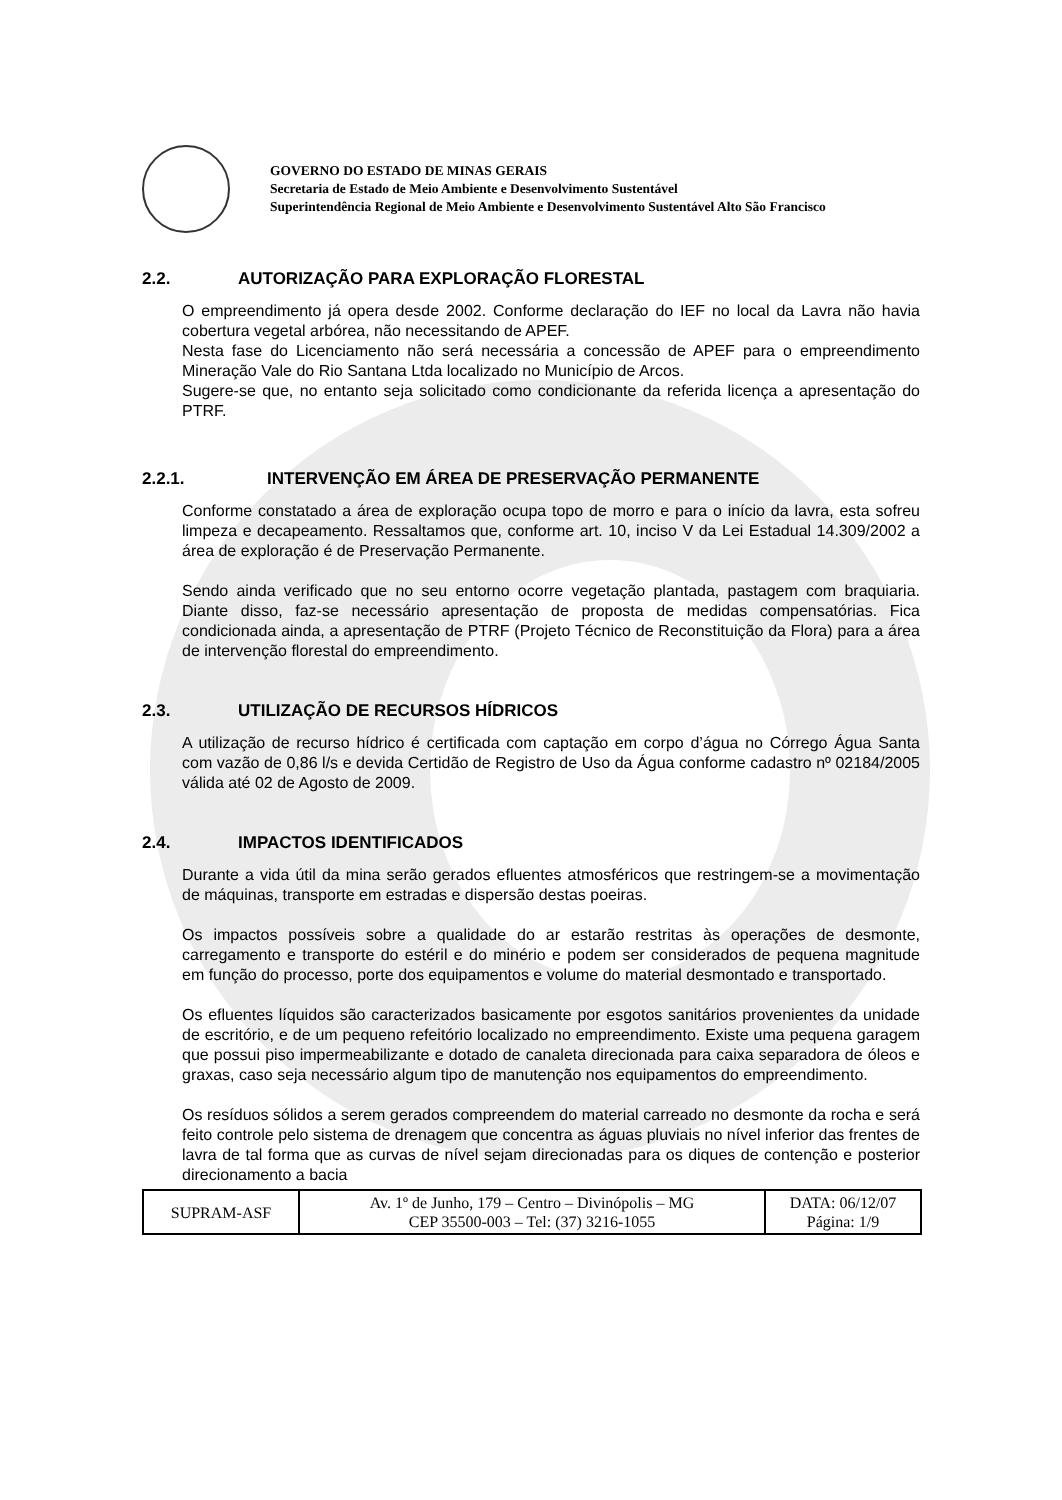GOVERNO DO ESTADO DE MINAS GERAIS
Secretaria de Estado de Meio Ambiente e Desenvolvimento Sustentável
Superintendência Regional de Meio Ambiente e Desenvolvimento Sustentável Alto São Francisco
2.2. AUTORIZAÇÃO PARA EXPLORAÇÃO FLORESTAL
O empreendimento já opera desde 2002. Conforme declaração do IEF no local da Lavra não havia cobertura vegetal arbórea, não necessitando de APEF.
Nesta fase do Licenciamento não será necessária a concessão de APEF para o empreendimento Mineração Vale do Rio Santana Ltda localizado no Município de Arcos.
Sugere-se que, no entanto seja solicitado como condicionante da referida licença a apresentação do PTRF.
2.2.1. INTERVENÇÃO EM ÁREA DE PRESERVAÇÃO PERMANENTE
Conforme constatado a área de exploração ocupa topo de morro e para o início da lavra, esta sofreu limpeza e decapeamento. Ressaltamos que, conforme art. 10, inciso V da Lei Estadual 14.309/2002 a área de exploração é de Preservação Permanente.
Sendo ainda verificado que no seu entorno ocorre vegetação plantada, pastagem com braquiaria. Diante disso, faz-se necessário apresentação de proposta de medidas compensatórias. Fica condicionada ainda, a apresentação de PTRF (Projeto Técnico de Reconstituição da Flora) para a área de intervenção florestal do empreendimento.
2.3. UTILIZAÇÃO DE RECURSOS HÍDRICOS
A utilização de recurso hídrico é certificada com captação em corpo d’água no Córrego Água Santa com vazão de 0,86 l/s e devida Certidão de Registro de Uso da Água conforme cadastro nº 02184/2005 válida até 02 de Agosto de 2009.
2.4. IMPACTOS IDENTIFICADOS
Durante a vida útil da mina serão gerados efluentes atmosféricos que restringem-se a movimentação de máquinas, transporte em estradas e dispersão destas poeiras.
Os impactos possíveis sobre a qualidade do ar estarão restritas às operações de desmonte, carregamento e transporte do estéril e do minério e podem ser considerados de pequena magnitude em função do processo, porte dos equipamentos e volume do material desmontado e transportado.
Os efluentes líquidos são caracterizados basicamente por esgotos sanitários provenientes da unidade de escritório, e de um pequeno refeitório localizado no empreendimento. Existe uma pequena garagem que possui piso impermeabilizante e dotado de canaleta direcionada para caixa separadora de óleos e graxas, caso seja necessário algum tipo de manutenção nos equipamentos do empreendimento.
Os resíduos sólidos a serem gerados compreendem do material carreado no desmonte da rocha e será feito controle pelo sistema de drenagem que concentra as águas pluviais no nível inferior das frentes de lavra de tal forma que as curvas de nível sejam direcionadas para os diques de contenção e posterior direcionamento a bacia
| SUPRAM-ASF | Av. 1º de Junho, 179 – Centro – Divinópolis – MG CEP 35500-003 – Tel: (37) 3216-1055 | DATA: 06/12/07 Página: 1/9 |